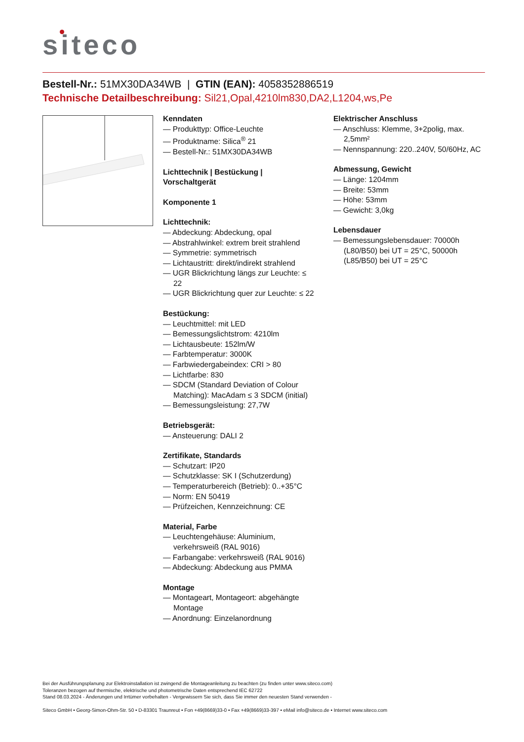siteco
Bestell-Nr.: 51MX30DA34WB | GTIN (EAN): 4058352886519
Technische Detailbeschreibung: Sil21,Opal,4210lm830,DA2,L1204,ws,Pe
Kenndaten
— Produkttyp: Office-Leuchte
— Produktname: Silica<sup>®</sup> 21
— Bestell-Nr.: 51MX30DA34WB
Lichttechnik | Bestückung | Vorschaltgerät
Komponente 1
Lichttechnik:
— Abdeckung: Abdeckung, opal
— Abstrahlwinkel: extrem breit strahlend
— Symmetrie: symmetrisch
— Lichtaustritt: direkt/indirekt strahlend
— UGR Blickrichtung längs zur Leuchte: ≤ 22
— UGR Blickrichtung quer zur Leuchte: ≤ 22
Bestückung:
— Leuchtmittel: mit LED
— Bemessungslichtstrom: 4210lm
— Lichtausbeute: 152lm/W
— Farbtemperatur: 3000K
— Farbwiedergabeindex: CRI > 80
— Lichtfarbe: 830
— SDCM (Standard Deviation of Colour Matching): MacAdam ≤ 3 SDCM (initial)
— Bemessungsleistung: 27,7W
Betriebsgerät:
— Ansteuerung: DALI 2
Zertifikate, Standards
— Schutzart: IP20
— Schutzklasse: SK I (Schutzerdung)
— Temperaturbereich (Betrieb): 0..+35°C
— Norm: EN 50419
— Prüfzeichen, Kennzeichnung: CE
Material, Farbe
— Leuchtengehäuse: Aluminium, verkehrsweiß (RAL 9016)
— Farbangabe: verkehrsweiß (RAL 9016)
— Abdeckung: Abdeckung aus PMMA
Montage
— Montageart, Montageort: abgehängte Montage
— Anordnung: Einzelanordnung
Elektrischer Anschluss
— Anschluss: Klemme, 3+2polig, max. 2,5mm²
— Nennspannung: 220..240V, 50/60Hz, AC
Abmessung, Gewicht
— Länge: 1204mm
— Breite: 53mm
— Höhe: 53mm
— Gewicht: 3,0kg
Lebensdauer
— Bemessungslebensdauer: 70000h (L80/B50) bei UT = 25°C, 50000h (L85/B50) bei UT = 25°C
Bei der Ausführungsplanung zur Elektroinstallation ist zwingend die Montageanleitung zu beachten (zu finden unter www.siteco.com)
Toleranzen bezogen auf thermische, elektrische und photometrische Daten entsprechend IEC 62722
Stand 08.03.2024 - Änderungen und Irrtümer vorbehalten - Vergewissern Sie sich, dass Sie immer den neuesten Stand verwenden -
Siteco GmbH • Georg-Simon-Ohm-Str. 50 • D-83301 Traunreut • Fon +49(8669)33-0 • Fax +49(8669)33-397 • eMail info@siteco.de • Internet www.siteco.com